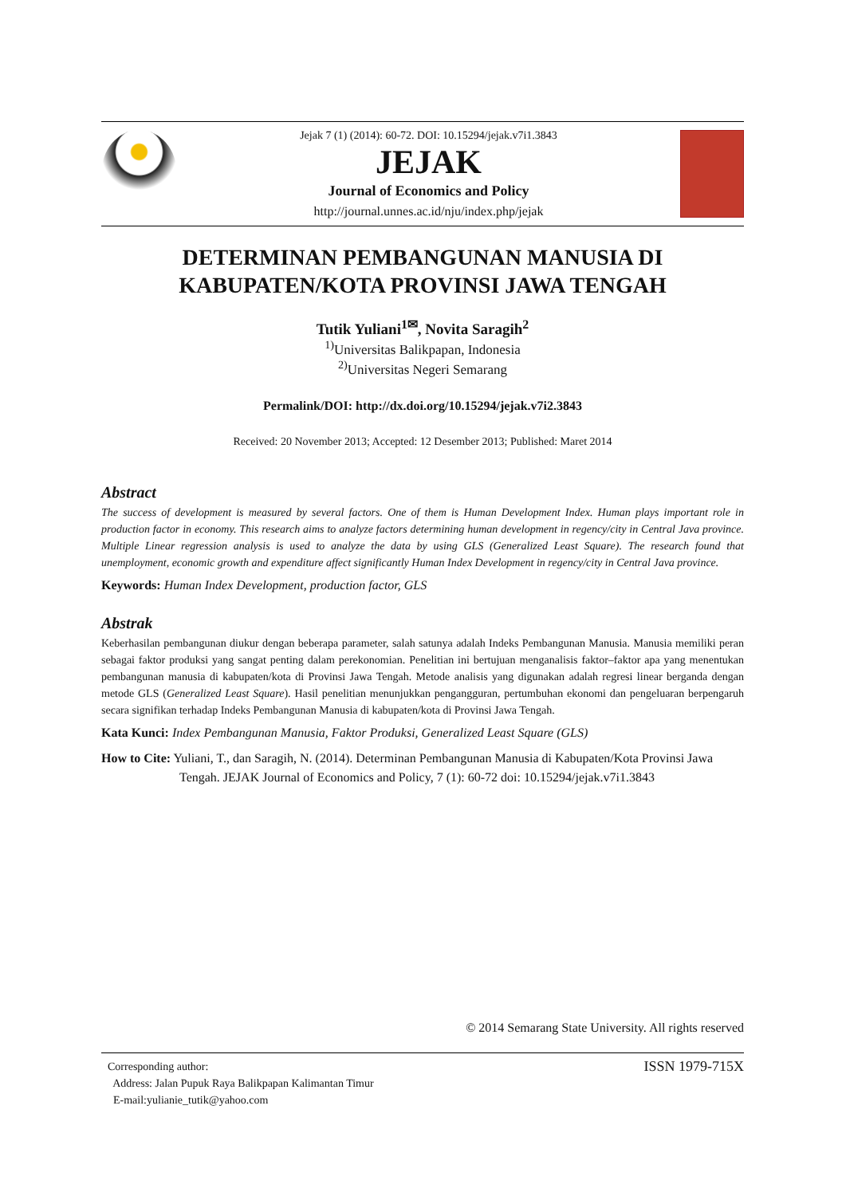Jejak 7 (1) (2014): 60-72. DOI: 10.15294/jejak.v7i1.3843
JEJAK
Journal of Economics and Policy
http://journal.unnes.ac.id/nju/index.php/jejak
DETERMINAN PEMBANGUNAN MANUSIA DI
KABUPATEN/KOTA PROVINSI JAWA TENGAH
Tutik Yuliani<sup>1✉</sup>, Novita Saragih<sup>2</sup>
<sup>1)</sup> Universitas Balikpapan, Indonesia
<sup>2)</sup> Universitas Negeri Semarang
Permalink/DOI: http://dx.doi.org/10.15294/jejak.v7i2.3843
Received: 20 November 2013; Accepted: 12 Desember 2013; Published: Maret 2014
Abstract
The success of development is measured by several factors. One of them is Human Development Index. Human plays important role in production factor in economy. This research aims to analyze factors determining human development in regency/city in Central Java province. Multiple Linear regression analysis is used to analyze the data by using GLS (Generalized Least Square). The research found that unemployment, economic growth and expenditure affect significantly Human Index Development in regency/city in Central Java province.
Keywords: Human Index Development, production factor, GLS
Abstrak
Keberhasilan pembangunan diukur dengan beberapa parameter, salah satunya adalah Indeks Pembangunan Manusia. Manusia memiliki peran sebagai faktor produksi yang sangat penting dalam perekonomian. Penelitian ini bertujuan menganalisis faktor–faktor apa yang menentukan pembangunan manusia di kabupaten/kota di Provinsi Jawa Tengah. Metode analisis yang digunakan adalah regresi linear berganda dengan metode GLS (Generalized Least Square). Hasil penelitian menunjukkan pengangguran, pertumbuhan ekonomi dan pengeluaran berpengaruh secara signifikan terhadap Indeks Pembangunan Manusia di kabupaten/kota di Provinsi Jawa Tengah.
Kata Kunci: Index Pembangunan Manusia, Faktor Produksi, Generalized Least Square (GLS)
How to Cite: Yuliani, T., dan Saragih, N. (2014). Determinan Pembangunan Manusia di Kabupaten/Kota Provinsi Jawa Tengah. JEJAK Journal of Economics and Policy, 7 (1): 60-72 doi: 10.15294/jejak.v7i1.3843
© 2014 Semarang State University. All rights reserved
Corresponding author:
Address: Jalan Pupuk Raya Balikpapan Kalimantan Timur
E-mail:yulianie_tutik@yahoo.com
ISSN 1979-715X